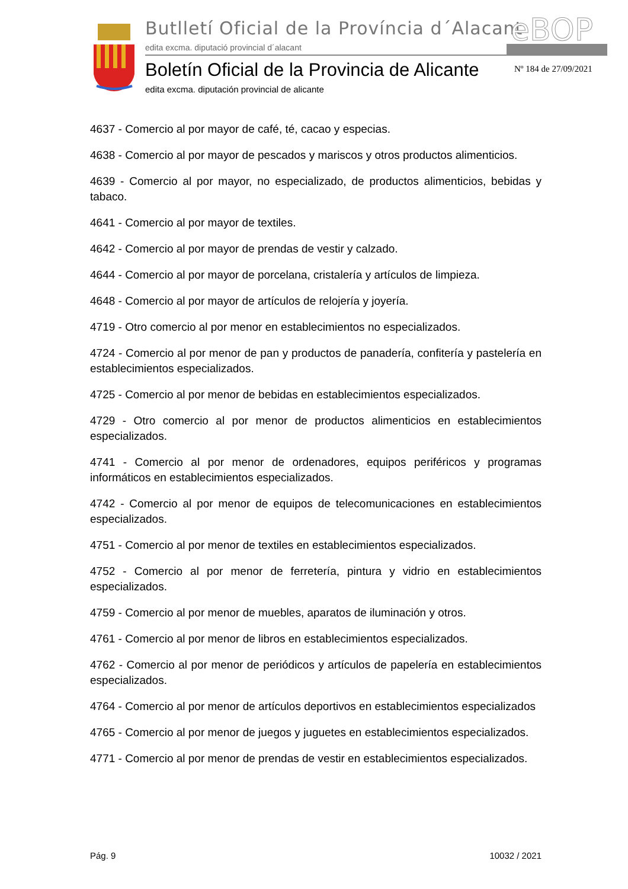Butlletí Oficial de la Província d´Alacant
edita excma. diputació provincial d´alacant
eBOP
Boletín Oficial de la Provincia de Alicante
edita excma. diputación provincial de alicante
Nº 184 de 27/09/2021
4637 - Comercio al por mayor de café, té, cacao y especias.
4638 - Comercio al por mayor de pescados y mariscos y otros productos alimenticios.
4639 - Comercio al por mayor, no especializado, de productos alimenticios, bebidas y tabaco.
4641 - Comercio al por mayor de textiles.
4642 - Comercio al por mayor de prendas de vestir y calzado.
4644 - Comercio al por mayor de porcelana, cristalería y artículos de limpieza.
4648 - Comercio al por mayor de artículos de relojería y joyería.
4719 - Otro comercio al por menor en establecimientos no especializados.
4724 - Comercio al por menor de pan y productos de panadería, confitería y pastelería en establecimientos especializados.
4725 - Comercio al por menor de bebidas en establecimientos especializados.
4729 - Otro comercio al por menor de productos alimenticios en establecimientos especializados.
4741 - Comercio al por menor de ordenadores, equipos periféricos y programas informáticos en establecimientos especializados.
4742 - Comercio al por menor de equipos de telecomunicaciones en establecimientos especializados.
4751 - Comercio al por menor de textiles en establecimientos especializados.
4752 - Comercio al por menor de ferretería, pintura y vidrio en establecimientos especializados.
4759 - Comercio al por menor de muebles, aparatos de iluminación y otros.
4761 - Comercio al por menor de libros en establecimientos especializados.
4762 - Comercio al por menor de periódicos y artículos de papelería en establecimientos especializados.
4764 - Comercio al por menor de artículos deportivos en establecimientos especializados
4765 - Comercio al por menor de juegos y juguetes en establecimientos especializados.
4771 - Comercio al por menor de prendas de vestir en establecimientos especializados.
Pág. 9 10032 / 2021